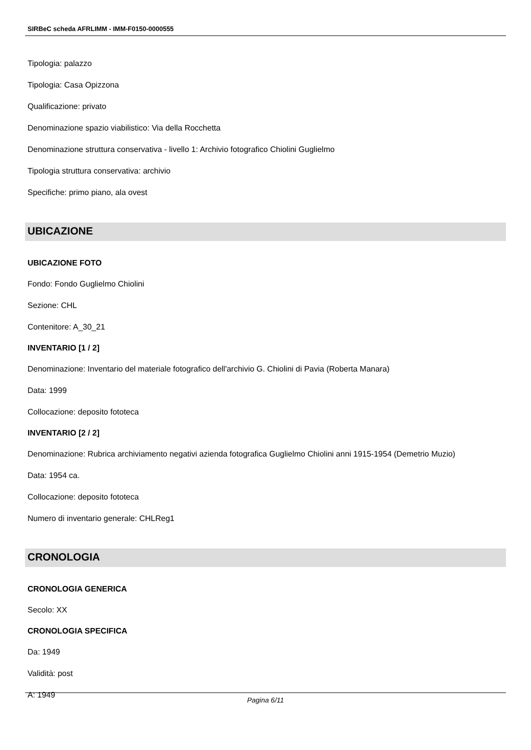SIRBeC scheda AFRLIMM - IMM-F0150-0000555
Tipologia: palazzo
Tipologia: Casa Opizzona
Qualificazione: privato
Denominazione spazio viabilistico: Via della Rocchetta
Denominazione struttura conservativa - livello 1: Archivio fotografico Chiolini Guglielmo
Tipologia struttura conservativa: archivio
Specifiche: primo piano, ala ovest
UBICAZIONE
UBICAZIONE FOTO
Fondo: Fondo Guglielmo Chiolini
Sezione: CHL
Contenitore: A_30_21
INVENTARIO [1 / 2]
Denominazione: Inventario del materiale fotografico dell'archivio G. Chiolini di Pavia (Roberta Manara)
Data: 1999
Collocazione: deposito fototeca
INVENTARIO [2 / 2]
Denominazione: Rubrica archiviamento negativi azienda fotografica Guglielmo Chiolini anni 1915-1954 (Demetrio Muzio)
Data: 1954 ca.
Collocazione: deposito fototeca
Numero di inventario generale: CHLReg1
CRONOLOGIA
CRONOLOGIA GENERICA
Secolo: XX
CRONOLOGIA SPECIFICA
Da: 1949
Validità: post
A: 1949
Pagina 6/11